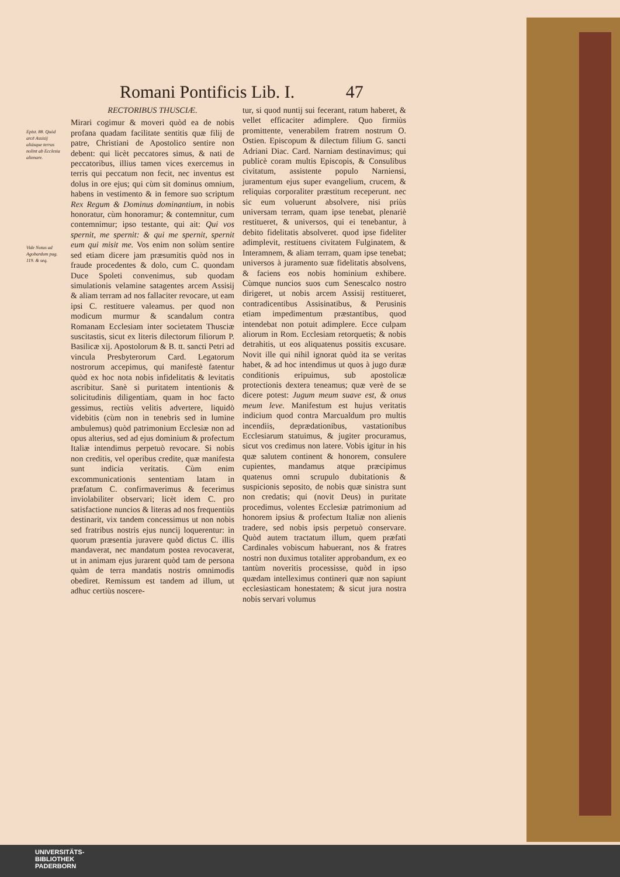Romani Pontificis Lib. I. 47
Epist. 88. Quòd arcē Assisij aliásque terras nolint ab Ecclesia alienare.
Vide Notas ad Agobardum pag. 119. & seq.
RECTORIBUS THUSCIÆ.
Mirari cogimur & moveri quòd ea de nobis profana quadam facilitate sentitis quæ filij de patre, Christiani de Apostolico sentire non debent: qui licèt peccatores simus, & nati de peccatoribus, illius tamen vices exercemus in terris qui peccatum non fecit, nec inventus est dolus in ore ejus; qui cùm sit dominus omnium, habens in vestimento & in femore suo scriptum Rex Regum & Dominus dominantium, in nobis honoratur, cùm honoramur; & contemnitur, cum contemnimur; ipso testante, qui ait: Qui vos spernit, me spernit: & qui me spernit, spernit eum qui misit me. Vos enim non solùm sentire sed etiam dicere jam præsumitis quòd nos in fraude procedentes & dolo, cum C. quondam Duce Spoleti convenimus, sub quodam simulationis velamine satagentes arcem Assisij & aliam terram ad nos fallaciter revocare, ut eam ipsi C. restituere valeamus. per quod non modicum murmur & scandalum contra Romanam Ecclesiam inter societatem Thusciæ suscitastis, sicut ex literis dilectorum filiorum P. Basilicæ xij. Apostolorum & B. tt. sancti Petri ad vincula Presbyterorum Card. Legatorum nostrorum accepimus, qui manifestè fatentur quòd ex hoc nota nobis infidelitatis & levitatis ascribitur. Sanè si puritatem intentionis & solicitudinis diligentiam, quam in hoc facto gessimus, rectiùs velitis advertere, liquidò videbitis (cùm non in tenebris sed in lumine ambulemus) quòd patrimonium Ecclesiæ non ad opus alterius, sed ad ejus dominium & profectum Italiæ intendimus perpetuò revocare. Si nobis non creditis, vel operibus credite, quæ manifesta sunt indicia veritatis. Cùm enim excommunicationis sententiam latam in præfatum C. confirmaverimus & fecerimus inviolabiliter observari; licèt idem C. pro satisfactione nuncios & literas ad nos frequentiùs destinarit, vix tandem concessimus ut non nobis sed fratribus nostris ejus nuncij loquerentur: in quorum præsentia juravere quòd dictus C. illis mandaverat, nec mandatum postea revocaverat, ut in animam ejus jurarent quòd tam de persona quàm de terra mandatis nostris omnimodis obediret. Remissum est tandem ad illum, ut adhuc certiùs noscere-
tur, si quod nuntij sui fecerant, ratum haberet, & vellet efficaciter adimplere. Quo firmiùs promittente, venerabilem fratrem nostrum O. Ostien. Episcopum & dilectum filium G. sancti Adriani Diac. Card. Narniam destinavimus; qui publicè coram multis Episcopis, & Consulibus civitatum, assistente populo Narniensi, juramentum ejus super evangelium, crucem, & reliquias corporaliter præstitum receperunt. nec sic eum voluerunt absolvere, nisi priùs universam terram, quam ipse tenebat, plenariè restitueret, & universos, qui ei tenebantur, à debito fidelitatis absolveret. quod ipse fideliter adimplevit, restituens civitatem Fulginatem, & Interamnem, & aliam terram, quam ipse tenebat; universos à juramento suæ fidelitatis absolvens, & faciens eos nobis hominium exhibere. Cùmque nuncios suos cum Senescalco nostro dirigeret, ut nobis arcem Assisij restitueret, contradicentibus Assisinatibus, & Perusinis etiam impedimentum præstantibus, quod intendebat non potuit adimplere. Ecce culpam aliorum in Rom. Ecclesiam retorquetis; & nobis detrahitis, ut eos aliquatenus possitis excusare. Novit ille qui nihil ignorat quòd ita se veritas habet, & ad hoc intendimus ut quos à jugo duræ conditionis eripuimus, sub apostolicæ protectionis dextera teneamus; quæ verè de se dicere potest: Jugum meum suave est, & onus meum leve. Manifestum est hujus veritatis indicium quod contra Marcualdum pro multis incendiis, deprædationibus, vastationibus Ecclesiarum statuimus, & jugiter procuramus, sicut vos credimus non latere. Vobis igitur in his quæ salutem continent & honorem, consulere cupientes, mandamus atque præcipimus quatenus omni scrupulo dubitationis & suspicionis seposito, de nobis quæ sinistra sunt non credatis; qui (novit Deus) in puritate procedimus, volentes Ecclesiæ patrimonium ad honorem ipsius & profectum Italiæ non alienis tradere, sed nobis ipsis perpetuò conservare. Quòd autem tractatum illum, quem præfati Cardinales vobiscum habuerant, nos & fratres nostri non duximus totaliter approbandum, ex eo tantùm noveritis processisse, quòd in ipso quædam intelleximus contineri quæ non sapiunt ecclesiasticam honestatem; & sicut jura nostra nobis servari volumus
UNIVERSITÄTS-
BIBLIOTHEK
PADERBORN